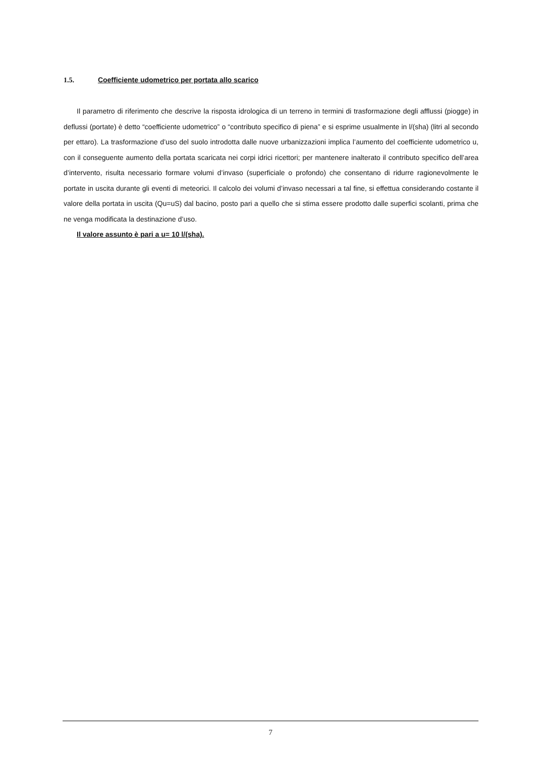1.5. Coefficiente udometrico per portata allo scarico
Il parametro di riferimento che descrive la risposta idrologica di un terreno in termini di trasformazione degli afflussi (piogge) in deflussi (portate) è detto “coefficiente udometrico” o “contributo specifico di piena” e si esprime usualmente in l/(sha) (litri al secondo per ettaro). La trasformazione d’uso del suolo introdotta dalle nuove urbanizzazioni implica l’aumento del coefficiente udometrico u, con il conseguente aumento della portata scaricata nei corpi idrici ricettori; per mantenere inalterato il contributo specifico dell’area d’intervento, risulta necessario formare volumi d’invaso (superficiale o profondo) che consentano di ridurre ragionevolmente le portate in uscita durante gli eventi di meteorici. Il calcolo dei volumi d’invaso necessari a tal fine, si effettua considerando costante il valore della portata in uscita (Qu=uS) dal bacino, posto pari a quello che si stima essere prodotto dalle superfici scolanti, prima che ne venga modificata la destinazione d’uso.
Il valore assunto è pari a u= 10 l/(sha).
7